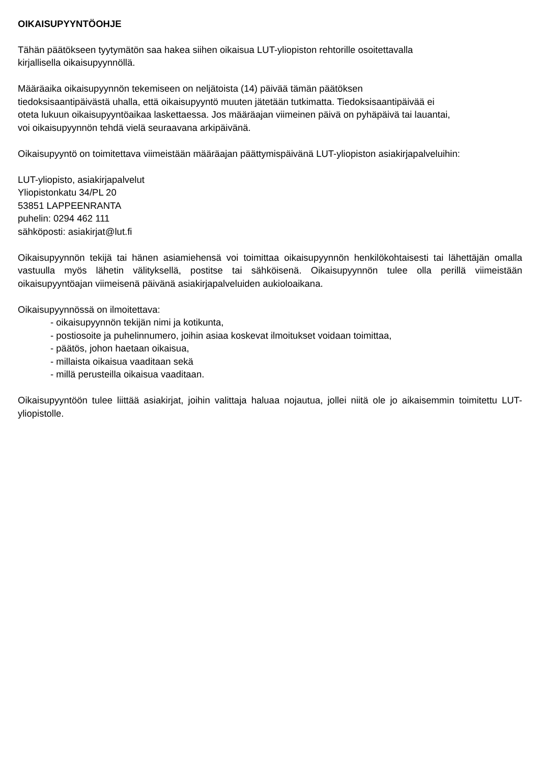OIKAISUPYYNTÖOHJE
Tähän päätökseen tyytymätön saa hakea siihen oikaisua LUT-yliopiston rehtorille osoitettavalla
kirjallisella oikaisupyynnöllä.
Määräaika oikaisupyynnön tekemiseen on neljätoista (14) päivää tämän päätöksen
tiedoksisaantipäivästä uhalla, että oikaisupyyntö muuten jätetään tutkimatta. Tiedoksisaantipäivää ei
oteta lukuun oikaisupyyntöaikaa laskettaessa. Jos määräajan viimeinen päivä on pyhäpäivä tai lauantai,
voi oikaisupyynnön tehdä vielä seuraavana arkipäivänä.
Oikaisupyyntö on toimitettava viimeistään määräajan päättymispäivänä LUT-yliopiston asiakirjapalveluihin:
LUT-yliopisto, asiakirjapalvelut
Yliopistonkatu 34/PL 20
53851 LAPPEENRANTA
puhelin: 0294 462 111
sähköposti: asiakirjat@lut.fi
Oikaisupyynnön tekijä tai hänen asiamiehensä voi toimittaa oikaisupyynnön henkilökohtaisesti tai lähettäjän omalla vastuulla myös lähetin välityksellä, postitse tai sähköisenä. Oikaisupyynnön tulee olla perillä viimeistään oikaisupyyntöajan viimeisenä päivänä asiakirjapalveluiden aukioloaikana.
Oikaisupyynnössä on ilmoitettava:
- oikaisupyynnön tekijän nimi ja kotikunta,
- postiosoite ja puhelinnumero, joihin asiaa koskevat ilmoitukset voidaan toimittaa,
- päätös, johon haetaan oikaisua,
- millaista oikaisua vaaditaan sekä
- millä perusteilla oikaisua vaaditaan.
Oikaisupyyntöön tulee liittää asiakirjat, joihin valittaja haluaa nojautua, jollei niitä ole jo aikaisemmin toimitettu LUT-yliopistolle.